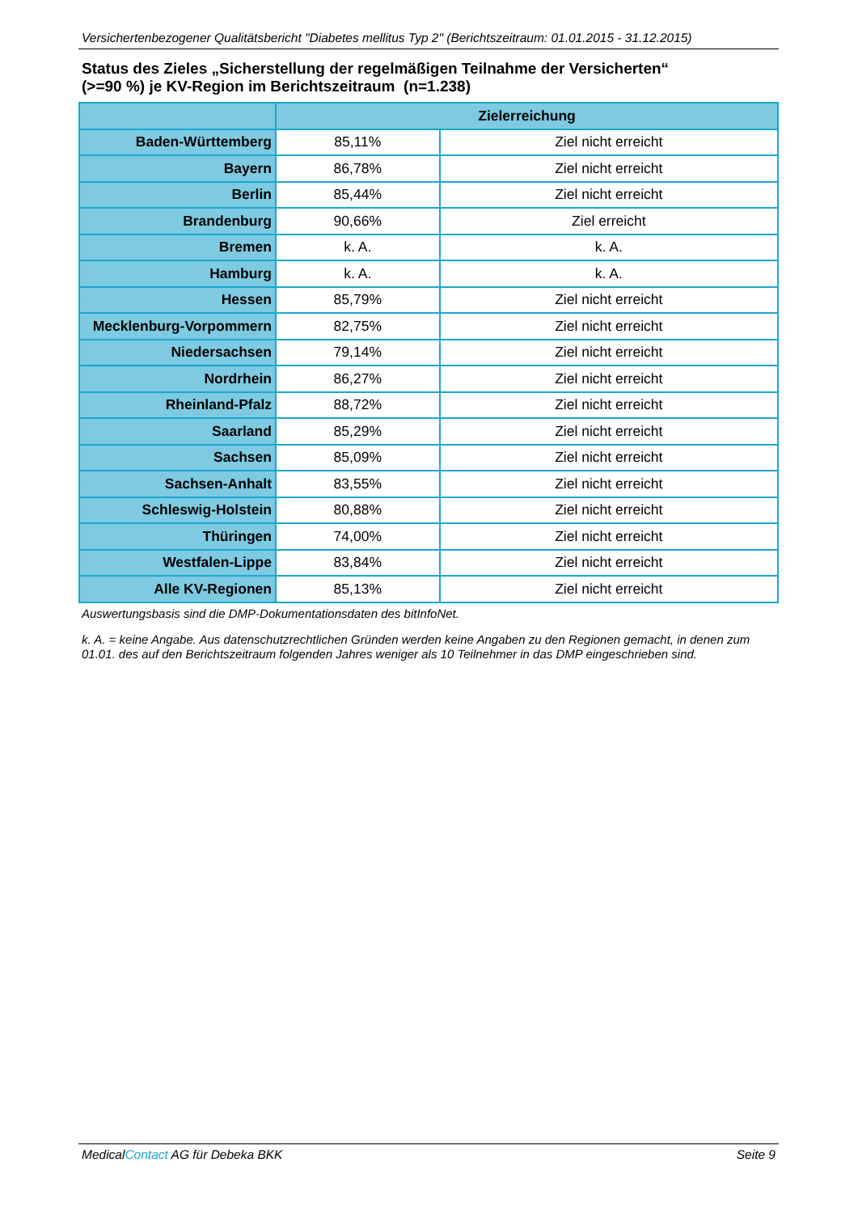Versichertenbezogener Qualitätsbericht "Diabetes mellitus Typ 2" (Berichtszeitraum: 01.01.2015 - 31.12.2015)
Status des Zieles „Sicherstellung der regelmäßigen Teilnahme der Versicherten“
(>=90 %) je KV-Region im Berichtszeitraum (n=1.238)
| | Zielerreichung | |
| --- | --- | --- |
| Baden-Württemberg | 85,11% | Ziel nicht erreicht |
| Bayern | 86,78% | Ziel nicht erreicht |
| Berlin | 85,44% | Ziel nicht erreicht |
| Brandenburg | 90,66% | Ziel erreicht |
| Bremen | k. A. | k. A. |
| Hamburg | k. A. | k. A. |
| Hessen | 85,79% | Ziel nicht erreicht |
| Mecklenburg-Vorpommern | 82,75% | Ziel nicht erreicht |
| Niedersachsen | 79,14% | Ziel nicht erreicht |
| Nordrhein | 86,27% | Ziel nicht erreicht |
| Rheinland-Pfalz | 88,72% | Ziel nicht erreicht |
| Saarland | 85,29% | Ziel nicht erreicht |
| Sachsen | 85,09% | Ziel nicht erreicht |
| Sachsen-Anhalt | 83,55% | Ziel nicht erreicht |
| Schleswig-Holstein | 80,88% | Ziel nicht erreicht |
| Thüringen | 74,00% | Ziel nicht erreicht |
| Westfalen-Lippe | 83,84% | Ziel nicht erreicht |
| Alle KV-Regionen | 85,13% | Ziel nicht erreicht |
Auswertungsbasis sind die DMP-Dokumentationsdaten des bitInfoNet.
k. A. = keine Angabe. Aus datenschutzrechtlichen Gründen werden keine Angaben zu den Regionen gemacht, in denen zum 01.01. des auf den Berichtszeitraum folgenden Jahres weniger als 10 Teilnehmer in das DMP eingeschrieben sind.
MedicalContact AG für Debeka BKK Seite 9